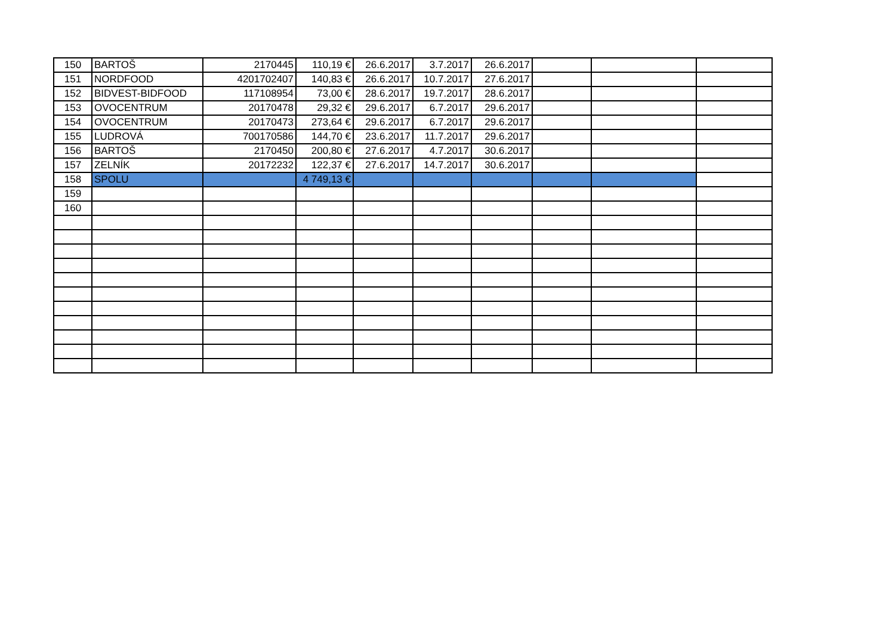| 150 | BARTOŠ | 2170445 | 110,19 € | 26.6.2017 | 3.7.2017 | 26.6.2017 | | | |
| 151 | NORDFOOD | 4201702407 | 140,83 € | 26.6.2017 | 10.7.2017 | 27.6.2017 | | | |
| 152 | BIDVEST-BIDFOOD | 117108954 | 73,00 € | 28.6.2017 | 19.7.2017 | 28.6.2017 | | | |
| 153 | OVOCENTRUM | 20170478 | 29,32 € | 29.6.2017 | 6.7.2017 | 29.6.2017 | | | |
| 154 | OVOCENTRUM | 20170473 | 273,64 € | 29.6.2017 | 6.7.2017 | 29.6.2017 | | | |
| 155 | LUDROVÁ | 700170586 | 144,70 € | 23.6.2017 | 11.7.2017 | 29.6.2017 | | | |
| 156 | BARTOŠ | 2170450 | 200,80 € | 27.6.2017 | 4.7.2017 | 30.6.2017 | | | |
| 157 | ZELNÍK | 20172232 | 122,37 € | 27.6.2017 | 14.7.2017 | 30.6.2017 | | | |
| 158 | SPOLU | | 4 749,13 € | | | | | | |
| 159 | | | | | | | | | |
| 160 | | | | | | | | | |